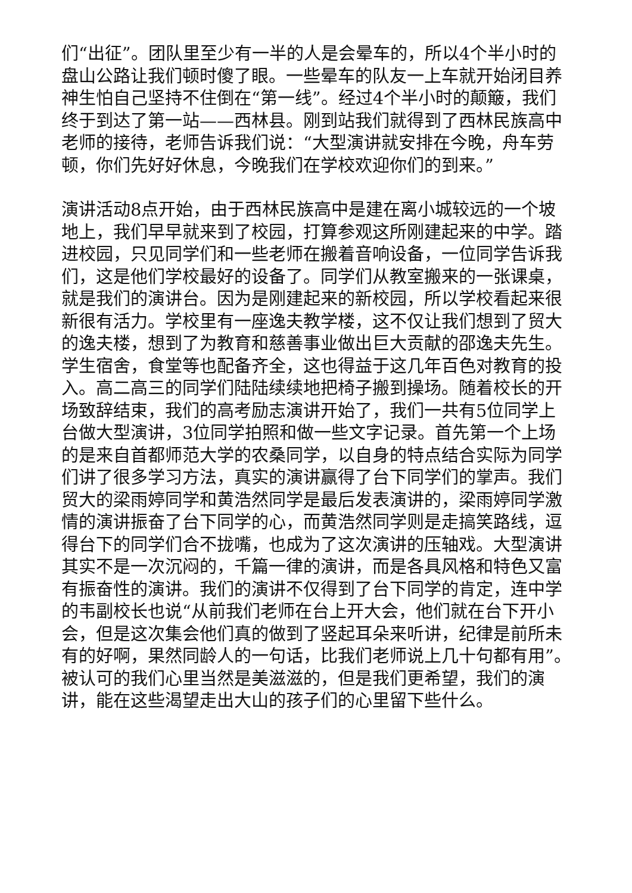们“出征”。团队里至少有一半的人是会晕车的，所以4个半小时的盘山公路让我们顿时傻了眼。一些晕车的队友一上车就开始闭目养神生怕自己坚持不住倒在“第一线”。经过4个半小时的颠簸，我们终于到达了第一站——西林县。刚到站我们就得到了西林民族高中老师的接待，老师告诉我们说：“大型演讲就安排在今晚，舟车劳顿，你们先好好休息，今晚我们在学校欢迎你们的到来。”
演讲活动8点开始，由于西林民族高中是建在离小城较远的一个坡地上，我们早早就来到了校园，打算参观这所刚建起来的中学。踏进校园，只见同学们和一些老师在搬着音响设备，一位同学告诉我们，这是他们学校最好的设备了。同学们从教室搬来的一张课桌，就是我们的演讲台。因为是刚建起来的新校园，所以学校看起来很新很有活力。学校里有一座逸夫教学楼，这不仅让我们想到了贸大的逸夫楼，想到了为教育和慈善事业做出巨大贡献的邵逸夫先生。学生宿舍，食堂等也配备齐全，这也得益于这几年百色对教育的投入。高二高三的同学们陆陆续续地把椅子搬到操场。随着校长的开场致辞结束，我们的高考励志演讲开始了，我们一共有5位同学上台做大型演讲，3位同学拍照和做一些文字记录。首先第一个上场的是来自首都师范大学的农桑同学，以自身的特点结合实际为同学们讲了很多学习方法，真实的演讲赢得了台下同学们的掌声。我们贸大的梁雨婷同学和黄浩然同学是最后发表演讲的，梁雨婷同学激情的演讲振奋了台下同学的心，而黄浩然同学则是走搞笑路线，逗得台下的同学们合不拢嘴，也成为了这次演讲的压轴戏。大型演讲其实不是一次沉闷的，千篇一律的演讲，而是各具风格和特色又富有振奋性的演讲。我们的演讲不仅得到了台下同学的肯定，连中学的韦副校长也说“从前我们老师在台上开大会，他们就在台下开小会，但是这次集会他们真的做到了竖起耳朵来听讲，纪律是前所未有的好啊，果然同龄人的一句话，比我们老师说上几十句都有用”。被认可的我们心里当然是美滋滋的，但是我们更希望，我们的演讲，能在这些渴望走出大山的孩子们的心里留下些什么。